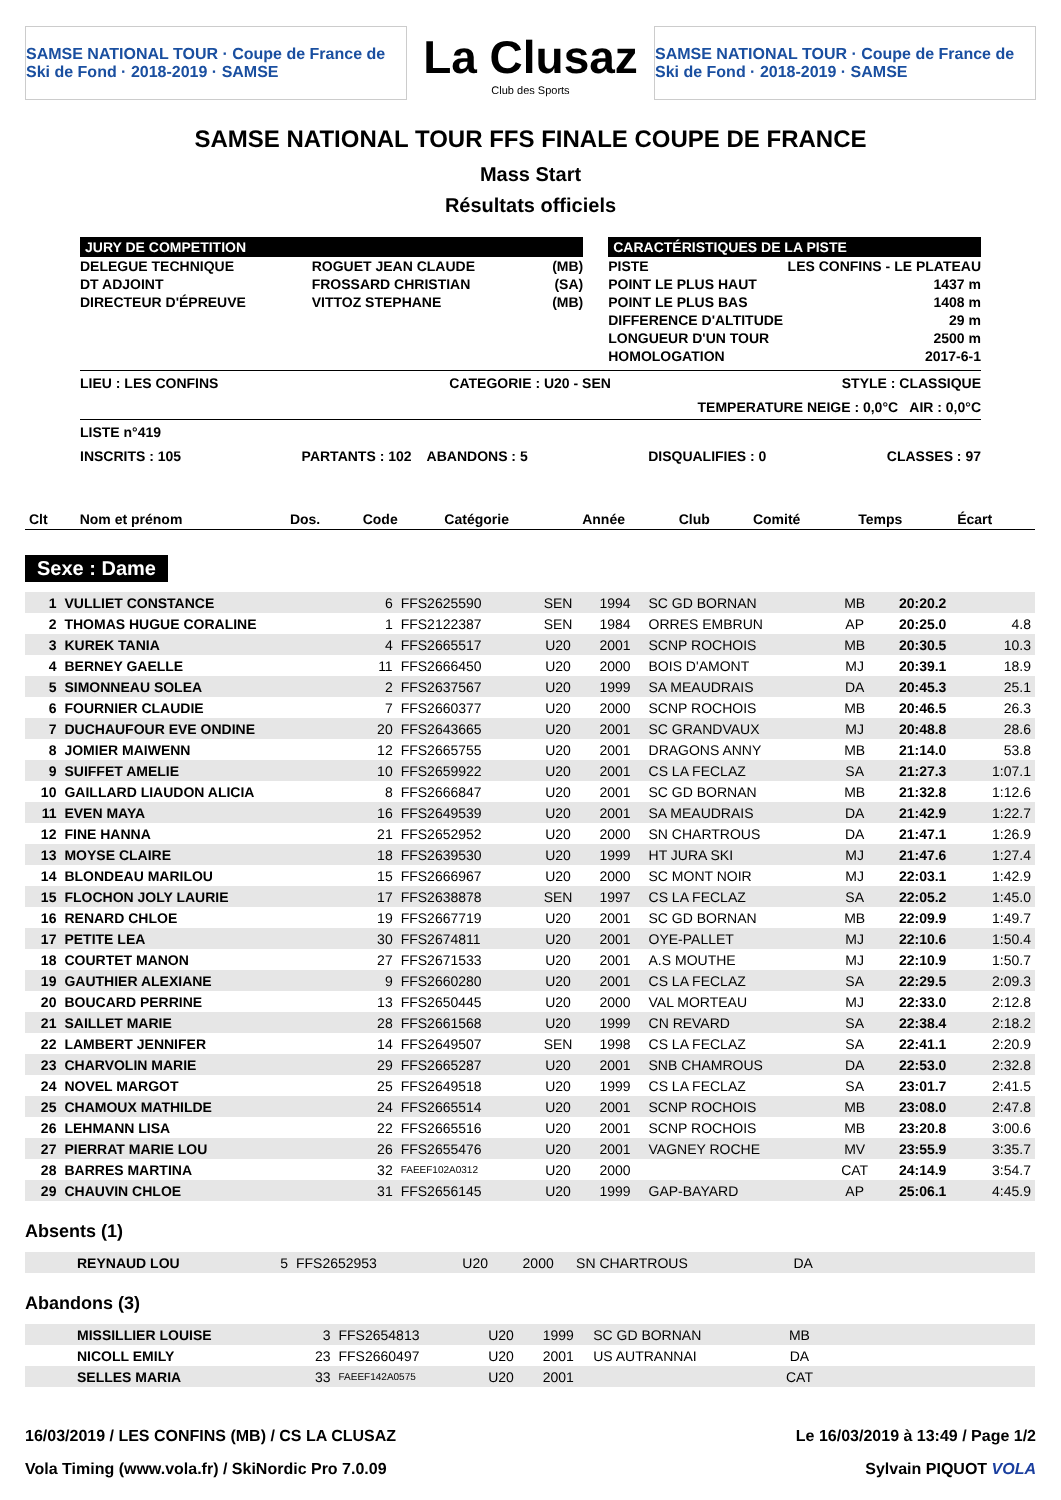SAMSE NATIONAL TOUR · Coupe de France de Ski de Fond · 2018-2019 · SAMSE
La Clusaz
Club des Sports
SAMSE NATIONAL TOUR · Coupe de France de Ski de Fond · 2018-2019 · SAMSE
SAMSE NATIONAL TOUR FFS FINALE COUPE DE FRANCE
Mass Start
Résultats officiels
JURY DE COMPETITION
| DELEGUE TECHNIQUE | ROGUET JEAN CLAUDE | (MB) |
| DT ADJOINT | FROSSARD CHRISTIAN | (SA) |
| DIRECTEUR D'ÉPREUVE | VITTOZ STEPHANE | (MB) |
CARACTÉRISTIQUES DE LA PISTE
| PISTE | LES CONFINS - LE PLATEAU |
| POINT LE PLUS HAUT | 1437 m |
| POINT LE PLUS BAS | 1408 m |
| DIFFERENCE D'ALTITUDE | 29 m |
| LONGUEUR D'UN TOUR | 2500 m |
| HOMOLOGATION | 2017-6-1 |
LIEU : LES CONFINS CATEGORIE : U20 - SEN STYLE : CLASSIQUE
TEMPERATURE NEIGE : 0,0°C AIR : 0,0°C
LISTE n°419
INSCRITS : 105 PARTANTS : 102 ABANDONS : 5 DISQUALIFIES : 0 CLASSES : 97
| Clt | Nom et prénom | Dos. | Code | Catégorie | Année | Club | Comité | Temps | Écart |
| --- | --- | --- | --- | --- | --- | --- | --- | --- | --- |
Sexe : Dame
| 1 | VULLIET CONSTANCE | 6 | FFS2625590 | SEN | 1994 | SC GD BORNAN | MB | 20:20.2 | |
| 2 | THOMAS HUGUE CORALINE | 1 | FFS2122387 | SEN | 1984 | ORRES EMBRUN | AP | 20:25.0 | 4.8 |
| 3 | KUREK TANIA | 4 | FFS2665517 | U20 | 2001 | SCNP ROCHOIS | MB | 20:30.5 | 10.3 |
| 4 | BERNEY GAELLE | 11 | FFS2666450 | U20 | 2000 | BOIS D'AMONT | MJ | 20:39.1 | 18.9 |
| 5 | SIMONNEAU SOLEA | 2 | FFS2637567 | U20 | 1999 | SA MEAUDRAIS | DA | 20:45.3 | 25.1 |
| 6 | FOURNIER CLAUDIE | 7 | FFS2660377 | U20 | 2000 | SCNP ROCHOIS | MB | 20:46.5 | 26.3 |
| 7 | DUCHAUFOUR EVE ONDINE | 20 | FFS2643665 | U20 | 2001 | SC GRANDVAUX | MJ | 20:48.8 | 28.6 |
| 8 | JOMIER MAIWENN | 12 | FFS2665755 | U20 | 2001 | DRAGONS ANNY | MB | 21:14.0 | 53.8 |
| 9 | SUIFFET AMELIE | 10 | FFS2659922 | U20 | 2001 | CS LA FECLAZ | SA | 21:27.3 | 1:07.1 |
| 10 | GAILLARD LIAUDON ALICIA | 8 | FFS2666847 | U20 | 2001 | SC GD BORNAN | MB | 21:32.8 | 1:12.6 |
| 11 | EVEN MAYA | 16 | FFS2649539 | U20 | 2001 | SA MEAUDRAIS | DA | 21:42.9 | 1:22.7 |
| 12 | FINE HANNA | 21 | FFS2652952 | U20 | 2000 | SN CHARTROUS | DA | 21:47.1 | 1:26.9 |
| 13 | MOYSE CLAIRE | 18 | FFS2639530 | U20 | 1999 | HT JURA SKI | MJ | 21:47.6 | 1:27.4 |
| 14 | BLONDEAU MARILOU | 15 | FFS2666967 | U20 | 2000 | SC MONT NOIR | MJ | 22:03.1 | 1:42.9 |
| 15 | FLOCHON JOLY LAURIE | 17 | FFS2638878 | SEN | 1997 | CS LA FECLAZ | SA | 22:05.2 | 1:45.0 |
| 16 | RENARD CHLOE | 19 | FFS2667719 | U20 | 2001 | SC GD BORNAN | MB | 22:09.9 | 1:49.7 |
| 17 | PETITE LEA | 30 | FFS2674811 | U20 | 2001 | OYE-PALLET | MJ | 22:10.6 | 1:50.4 |
| 18 | COURTET MANON | 27 | FFS2671533 | U20 | 2001 | A.S MOUTHE | MJ | 22:10.9 | 1:50.7 |
| 19 | GAUTHIER ALEXIANE | 9 | FFS2660280 | U20 | 2001 | CS LA FECLAZ | SA | 22:29.5 | 2:09.3 |
| 20 | BOUCARD PERRINE | 13 | FFS2650445 | U20 | 2000 | VAL MORTEAU | MJ | 22:33.0 | 2:12.8 |
| 21 | SAILLET MARIE | 28 | FFS2661568 | U20 | 1999 | CN REVARD | SA | 22:38.4 | 2:18.2 |
| 22 | LAMBERT JENNIFER | 14 | FFS2649507 | SEN | 1998 | CS LA FECLAZ | SA | 22:41.1 | 2:20.9 |
| 23 | CHARVOLIN MARIE | 29 | FFS2665287 | U20 | 2001 | SNB CHAMROUS | DA | 22:53.0 | 2:32.8 |
| 24 | NOVEL MARGOT | 25 | FFS2649518 | U20 | 1999 | CS LA FECLAZ | SA | 23:01.7 | 2:41.5 |
| 25 | CHAMOUX MATHILDE | 24 | FFS2665514 | U20 | 2001 | SCNP ROCHOIS | MB | 23:08.0 | 2:47.8 |
| 26 | LEHMANN LISA | 22 | FFS2665516 | U20 | 2001 | SCNP ROCHOIS | MB | 23:20.8 | 3:00.6 |
| 27 | PIERRAT MARIE LOU | 26 | FFS2655476 | U20 | 2001 | VAGNEY ROCHE | MV | 23:55.9 | 3:35.7 |
| 28 | BARRES MARTINA | 32 | FAEEF102A0312 | U20 | 2000 | | CAT | 24:14.9 | 3:54.7 |
| 29 | CHAUVIN CHLOE | 31 | FFS2656145 | U20 | 1999 | GAP-BAYARD | AP | 25:06.1 | 4:45.9 |
Absents (1)
| | REYNAUD LOU | 5 | FFS2652953 | U20 | 2000 | SN CHARTROUS | DA | |
Abandons (3)
| | MISSILLIER LOUISE | 3 | FFS2654813 | U20 | 1999 | SC GD BORNAN | MB | |
| | NICOLL EMILY | 23 | FFS2660497 | U20 | 2001 | US AUTRANNAI | DA | |
| | SELLES MARIA | 33 | FAEEF142A0575 | U20 | 2001 | | CAT | |
16/03/2019 / LES CONFINS (MB) / CS LA CLUSAZ Le 16/03/2019 à 13:49 / Page 1/2
Vola Timing (www.vola.fr) / SkiNordic Pro 7.0.09 Sylvain PIQUOT VOLA